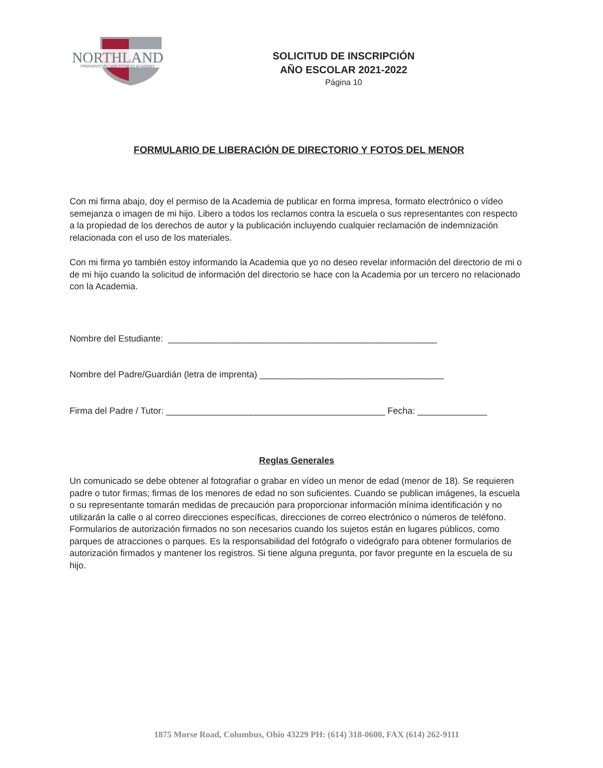NORTHLAND
PREPARATORY AND FITNESS ACADEMY
SOLICITUD DE INSCRIPCIÓN
AÑO ESCOLAR 2021-2022
Página 10
FORMULARIO DE LIBERACIÓN DE DIRECTORIO Y FOTOS DEL MENOR
Con mi firma abajo, doy el permiso de la Academia de publicar en forma impresa, formato electrónico o vídeo semejanza o imagen de mi hijo. Libero a todos los reclamos contra la escuela o sus representantes con respecto a la propiedad de los derechos de autor y la publicación incluyendo cualquier reclamación de indemnización relacionada con el uso de los materiales.
Con mi firma yo también estoy informando la Academia que yo no deseo revelar información del directorio de mi o de mi hijo cuando la solicitud de información del directorio se hace con la Academia por un tercero no relacionado con la Academia.
Nombre del Estudiante: ______________________________________________________
Nombre del Padre/Guardián (letra de imprenta) _____________________________________
Firma del Padre / Tutor: ____________________________________________ Fecha: ______________
Reglas Generales
Un comunicado se debe obtener al fotografiar o grabar en vídeo un menor de edad (menor de 18). Se requieren padre o tutor firmas; firmas de los menores de edad no son suficientes. Cuando se publican imágenes, la escuela o su representante tomarán medidas de precaución para proporcionar información mínima identificación y no utilizarán la calle o al correo direcciones específicas, direcciones de correo electrónico o números de teléfono. Formularios de autorización firmados no son necesarios cuando los sujetos están en lugares públicos, como parques de atracciones o parques. Es la responsabilidad del fotógrafo o videógrafo para obtener formularios de autorización firmados y mantener los registros. Si tiene alguna pregunta, por favor pregunte en la escuela de su hijo.
1875 Morse Road, Columbus, Ohio 43229 PH: (614) 318-0600, FAX (614) 262-9111